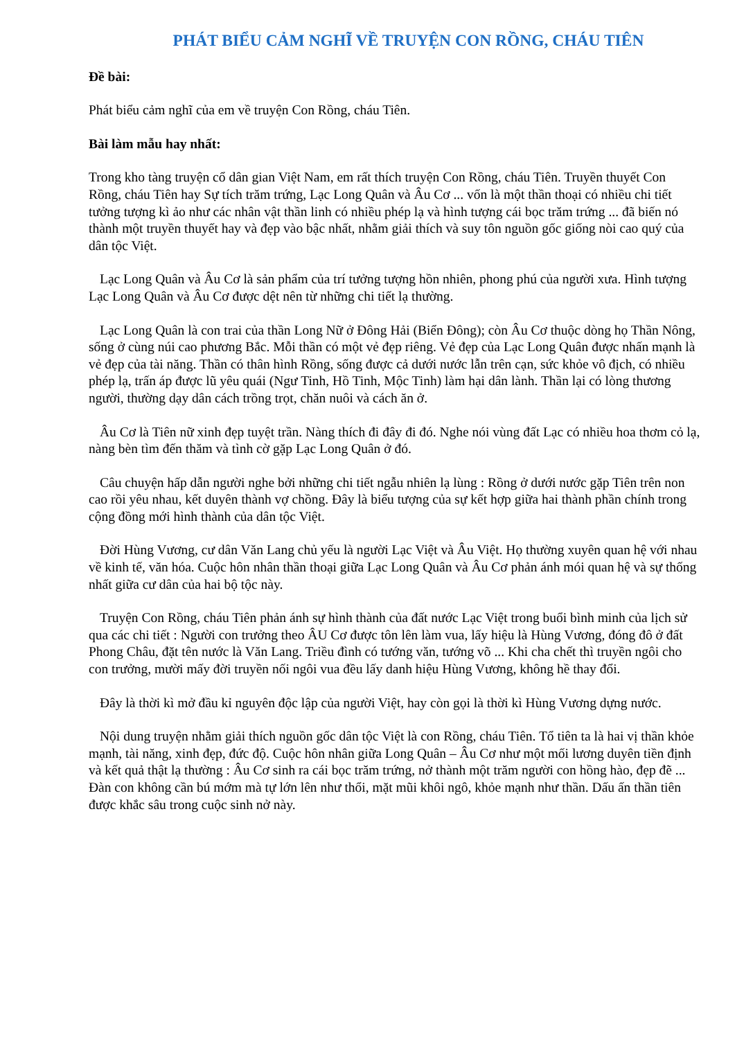PHÁT BIỂU CẢM NGHĨ VỀ TRUYỆN CON RỒNG, CHÁU TIÊN
Đề bài:
Phát biểu cảm nghĩ của em về truyện Con Rồng, cháu Tiên.
Bài làm mẫu hay nhất:
Trong kho tàng truyện cổ dân gian Việt Nam, em rất thích truyện Con Rồng, cháu Tiên. Truyền thuyết Con Rồng, cháu Tiên hay Sự tích trăm trứng, Lạc Long Quân và Âu Cơ ... vốn là một thần thoại có nhiều chi tiết tưởng tượng kì ảo như các nhân vật thần linh có nhiều phép lạ và hình tượng cái bọc trăm trứng ... đã biến nó thành một truyền thuyết hay và đẹp vào bậc nhất, nhằm giải thích và suy tôn nguồn gốc giống nòi cao quý của dân tộc Việt.
Lạc Long Quân và Âu Cơ là sản phẩm của trí tưởng tượng hồn nhiên, phong phú của người xưa. Hình tượng Lạc Long Quân và Âu Cơ được dệt nên từ những chi tiết lạ thường.
Lạc Long Quân là con trai của thần Long Nữ ở Đông Hải (Biển Đông); còn Âu Cơ thuộc dòng họ Thần Nông, sống ở cùng núi cao phương Bắc. Mỗi thần có một vẻ đẹp riêng. Vẻ đẹp của Lạc Long Quân được nhấn mạnh là vẻ đẹp của tài năng. Thần có thân hình Rồng, sống được cả dưới nước lẫn trên cạn, sức khỏe vô địch, có nhiều phép lạ, trấn áp được lũ yêu quái (Ngư Tinh, Hồ Tinh, Mộc Tinh) làm hại dân lành. Thần lại có lòng thương người, thường dạy dân cách trồng trọt, chăn nuôi và cách ăn ở.
Âu Cơ là Tiên nữ xinh đẹp tuyệt trần. Nàng thích đi đây đi đó. Nghe nói vùng đất Lạc có nhiều hoa thơm cỏ lạ, nàng bèn tìm đến thăm và tình cờ gặp Lạc Long Quân ở đó.
Câu chuyện hấp dẫn người nghe bởi những chi tiết ngẫu nhiên lạ lùng : Rồng ở dưới nước gặp Tiên trên non cao rồi yêu nhau, kết duyên thành vợ chồng. Đây là biểu tượng của sự kết hợp giữa hai thành phần chính trong cộng đồng mới hình thành của dân tộc Việt.
Đời Hùng Vương, cư dân Văn Lang chủ yếu là người Lạc Việt và Âu Việt. Họ thường xuyên quan hệ với nhau về kinh tế, văn hóa. Cuộc hôn nhân thần thoại giữa Lạc Long Quân và Âu Cơ phản ánh mói quan hệ và sự thống nhất giữa cư dân của hai bộ tộc này.
Truyện Con Rồng, cháu Tiên phản ánh sự hình thành của đất nước Lạc Việt trong buổi bình minh của lịch sử qua các chi tiết : Người con trưởng theo ÂU Cơ được tôn lên làm vua, lấy hiệu là Hùng Vương, đóng đô ở đất Phong Châu, đặt tên nước là Văn Lang. Triều đình có tướng văn, tướng võ ... Khi cha chết thì truyền ngôi cho con trưởng, mười mấy đời truyền nối ngôi vua đều lấy danh hiệu Hùng Vương, không hề thay đổi.
Đây là thời kì mở đầu kỉ nguyên độc lập của người Việt, hay còn gọi là thời kì Hùng Vương dựng nước.
Nội dung truyện nhằm giải thích nguồn gốc dân tộc Việt là con Rồng, cháu Tiên. Tổ tiên ta là hai vị thần khỏe mạnh, tài năng, xinh đẹp, đức độ. Cuộc hôn nhân giữa Long Quân – Âu Cơ như một mối lương duyên tiền định và kết quả thật lạ thường : Âu Cơ sinh ra cái bọc trăm trứng, nở thành một trăm người con hồng hào, đẹp đẽ ... Đàn con không cần bú mớm mà tự lớn lên như thổi, mặt mũi khôi ngô, khỏe mạnh như thần. Dấu ấn thần tiên được khắc sâu trong cuộc sinh nở này.